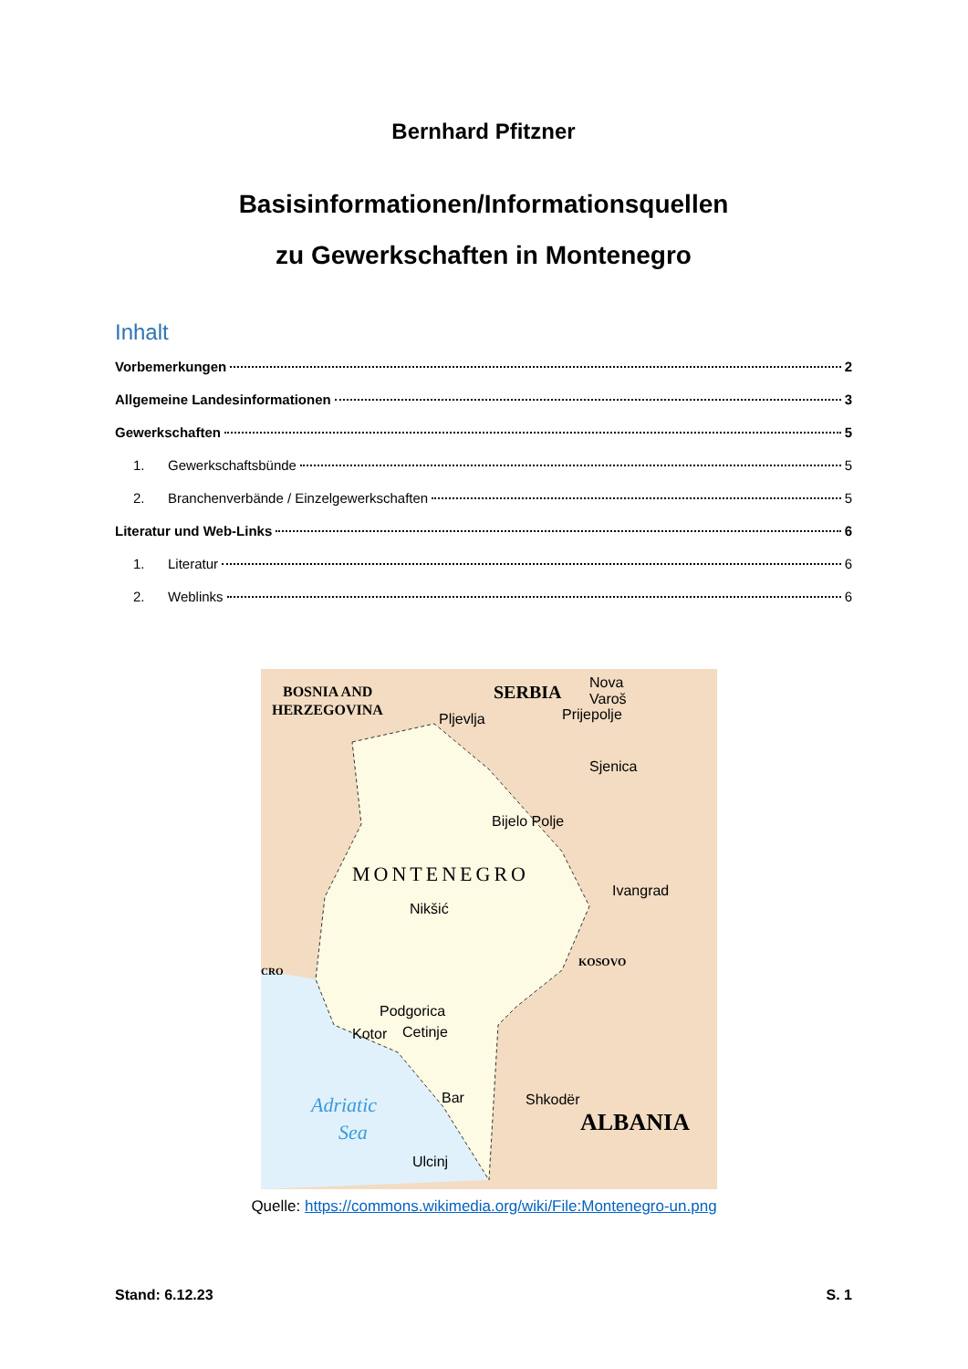Bernhard Pfitzner
Basisinformationen/Informationsquellen
zu Gewerkschaften in Montenegro
Inhalt
Vorbemerkungen 2
Allgemeine Landesinformationen 3
Gewerkschaften 5
1. Gewerkschaftsbünde 5
2. Branchenverbände / Einzelgewerkschaften 5
Literatur und Web-Links 6
1. Literatur 6
2. Weblinks 6
BOSNIA AND
HERZEGOVINA
SERBIA
MONTENEGRO
KOSOVO
CRO
ALBANIA
Adriatic
Sea
Pljevlja
Prijepolje
Nova
Varoš
Sjenica
Bijelo Polje
Ivangrad
Nikšić
Podgorica
Kotor
Cetinje
Bar
Shkodër
Ulcinj
Quelle: https://commons.wikimedia.org/wiki/File:Montenegro-un.png
Stand: 6.12.23 S. 1